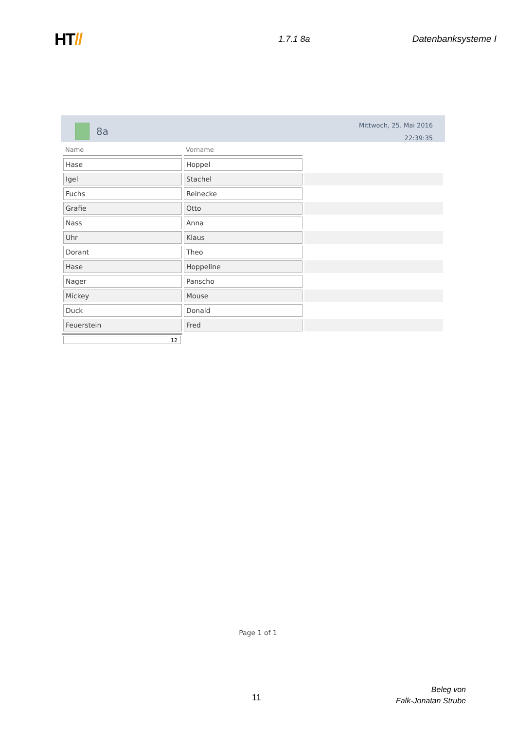HT//
1.7.1 8a Datenbanksysteme I
8a
Mittwoch, 25. Mai 2016
22:39:35
| Name | Vorname | |
| --- | --- | --- |
| Hase | Hoppel | |
| Igel | Stachel | |
| Fuchs | Reinecke | |
| Grafie | Otto | |
| Nass | Anna | |
| Uhr | Klaus | |
| Dorant | Theo | |
| Hase | Hoppeline | |
| Nager | Panscho | |
| Mickey | Mouse | |
| Duck | Donald | |
| Feuerstein | Fred | |
12
Page 1 of 1
11
Beleg von
Falk-Jonatan Strube